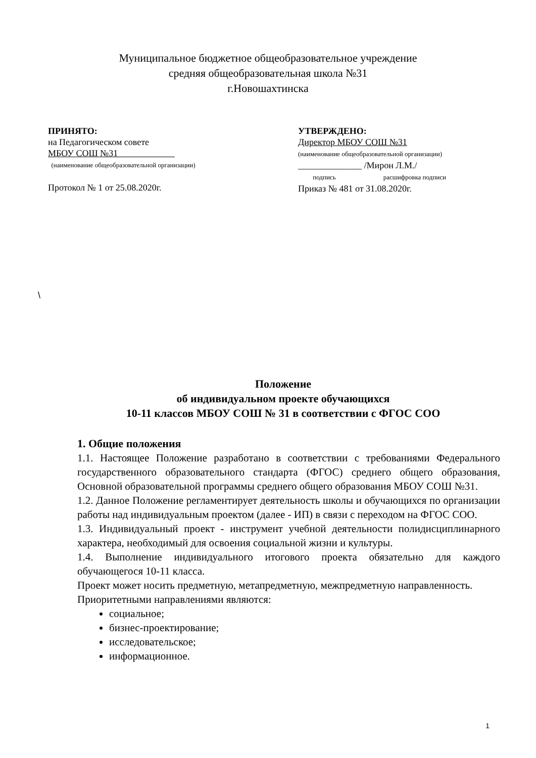Муниципальное бюджетное общеобразовательное учреждение
средняя общеобразовательная школа №31
г.Новошахтинска
ПРИНЯТО:
на Педагогическом совете
МБОУ СОШ №31
(наименование общеобразовательной организации)
Протокол № 1 от 25.08.2020г.
УТВЕРЖДЕНО:
Директор МБОУ СОШ №31
(наименование общеобразовательной организации)
______________ /Мирон Л.М./
подпись расшифровка подписи
Приказ № 481 от 31.08.2020г.
\
Положение
об индивидуальном проекте обучающихся
10-11 классов МБОУ СОШ № 31 в соответствии с ФГОС СОО
1. Общие положения
1.1. Настоящее Положение разработано в соответствии с требованиями Федерального государственного образовательного стандарта (ФГОС) среднего общего образования, Основной образовательной программы среднего общего образования МБОУ СОШ №31.
1.2. Данное Положение регламентирует деятельность школы и обучающихся по организации работы над индивидуальным проектом (далее - ИП) в связи с переходом на ФГОС СОО.
1.3. Индивидуальный проект - инструмент учебной деятельности полидисциплинарного характера, необходимый для освоения социальной жизни и культуры.
1.4. Выполнение индивидуального итогового проекта обязательно для каждого обучающегося 10-11 класса.
Проект может носить предметную, метапредметную, межпредметную направленность.
Приоритетными направлениями являются:
социальное;
бизнес-проектирование;
исследовательское;
информационное.
1